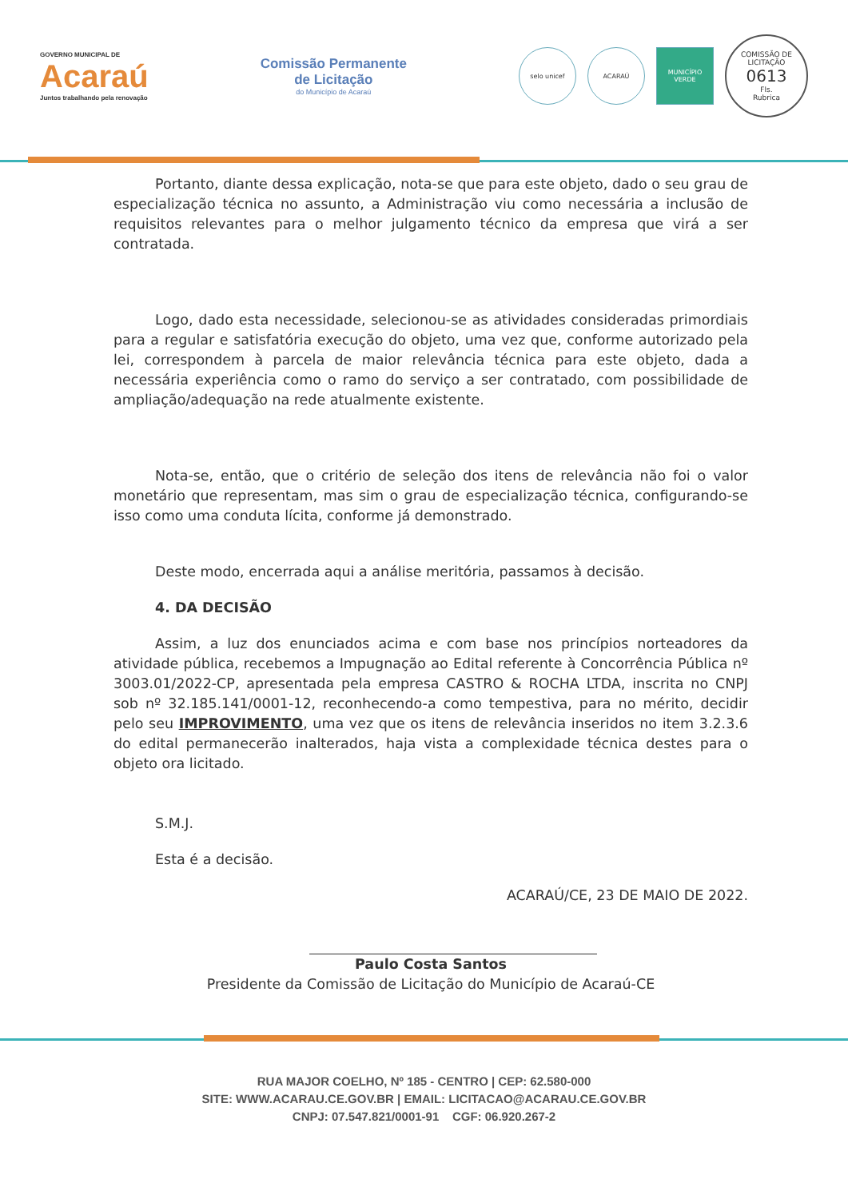GOVERNO MUNICIPAL DE
Acaraú
Juntos trabalhando pela renovação
Comissão Permanente
de Licitação
do Município de Acaraú
selo unicef ACARAÚ
MUNICÍPIO VERDE
COMISSÃO DE LICITAÇÃO
0613
Fls.
Rubrica
Portanto, diante dessa explicação, nota-se que para este objeto, dado o seu grau de especialização técnica no assunto, a Administração viu como necessária a inclusão de requisitos relevantes para o melhor julgamento técnico da empresa que virá a ser contratada.
Logo, dado esta necessidade, selecionou-se as atividades consideradas primordiais para a regular e satisfatória execução do objeto, uma vez que, conforme autorizado pela lei, correspondem à parcela de maior relevância técnica para este objeto, dada a necessária experiência como o ramo do serviço a ser contratado, com possibilidade de ampliação/adequação na rede atualmente existente.
Nota-se, então, que o critério de seleção dos itens de relevância não foi o valor monetário que representam, mas sim o grau de especialização técnica, configurando-se isso como uma conduta lícita, conforme já demonstrado.
Deste modo, encerrada aqui a análise meritória, passamos à decisão.
4. DA DECISÃO
Assim, a luz dos enunciados acima e com base nos princípios norteadores da atividade pública, recebemos a Impugnação ao Edital referente à Concorrência Pública nº 3003.01/2022-CP, apresentada pela empresa CASTRO & ROCHA LTDA, inscrita no CNPJ sob nº 32.185.141/0001-12, reconhecendo-a como tempestiva, para no mérito, decidir pelo seu IMPROVIMENTO, uma vez que os itens de relevância inseridos no item 3.2.3.6 do edital permanecerão inalterados, haja vista a complexidade técnica destes para o objeto ora licitado.
S.M.J.
Esta é a decisão.
ACARAÚ/CE, 23 DE MAIO DE 2022.
Paulo Costa Santos
Presidente da Comissão de Licitação do Município de Acaraú-CE
RUA MAJOR COELHO, Nº 185 - CENTRO | CEP: 62.580-000
SITE: WWW.ACARAU.CE.GOV.BR | EMAIL: LICITACAO@ACARAU.CE.GOV.BR
CNPJ: 07.547.821/0001-91 CGF: 06.920.267-2